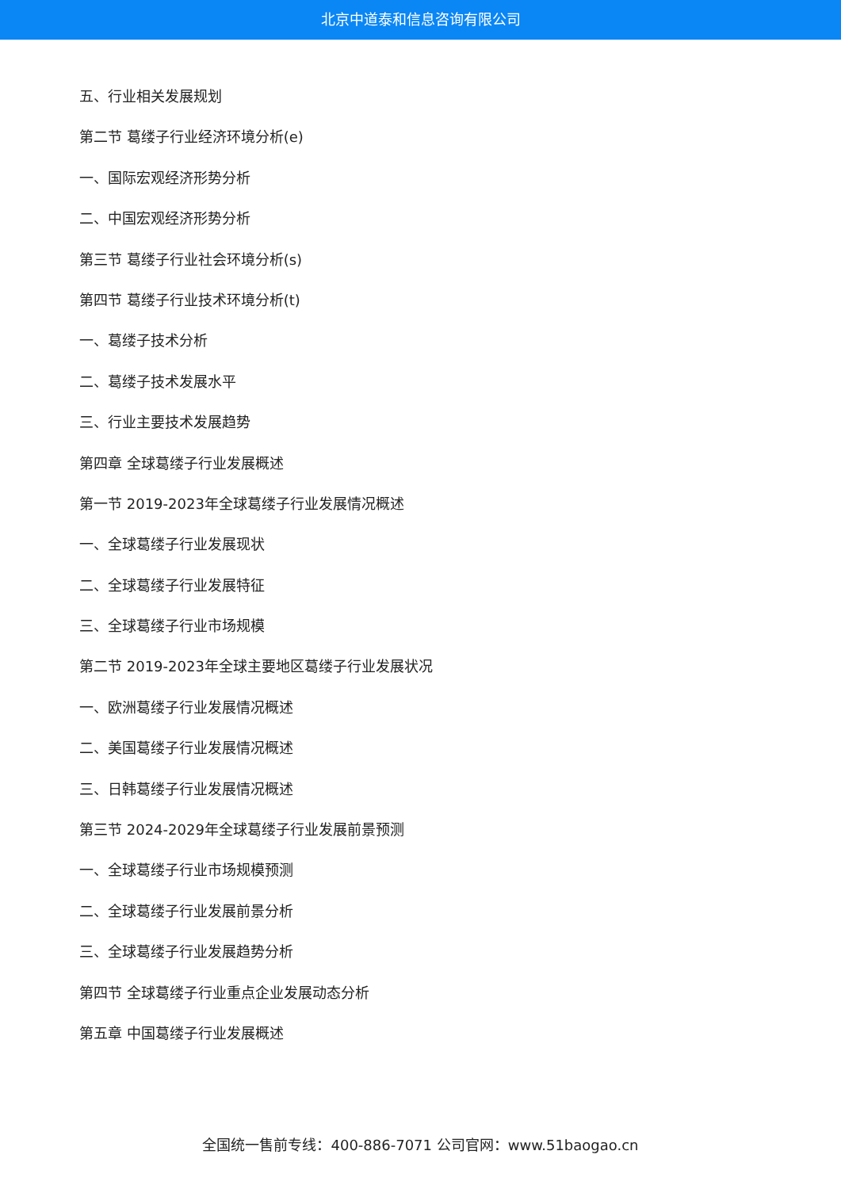北京中道泰和信息咨询有限公司
五、行业相关发展规划
第二节 葛缕子行业经济环境分析(e)
一、国际宏观经济形势分析
二、中国宏观经济形势分析
第三节 葛缕子行业社会环境分析(s)
第四节 葛缕子行业技术环境分析(t)
一、葛缕子技术分析
二、葛缕子技术发展水平
三、行业主要技术发展趋势
第四章 全球葛缕子行业发展概述
第一节 2019-2023年全球葛缕子行业发展情况概述
一、全球葛缕子行业发展现状
二、全球葛缕子行业发展特征
三、全球葛缕子行业市场规模
第二节 2019-2023年全球主要地区葛缕子行业发展状况
一、欧洲葛缕子行业发展情况概述
二、美国葛缕子行业发展情况概述
三、日韩葛缕子行业发展情况概述
第三节 2024-2029年全球葛缕子行业发展前景预测
一、全球葛缕子行业市场规模预测
二、全球葛缕子行业发展前景分析
三、全球葛缕子行业发展趋势分析
第四节 全球葛缕子行业重点企业发展动态分析
第五章 中国葛缕子行业发展概述
全国统一售前专线：400-886-7071 公司官网：www.51baogao.cn